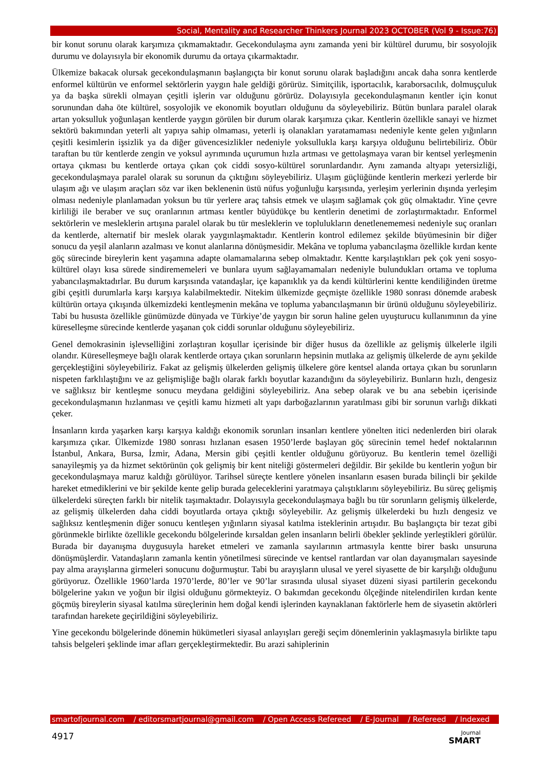Social, Mentality and Researcher Thinkers Journal 2023 OCTOBER (Vol 9 - Issue:76)
bir konut sorunu olarak karşımıza çıkmamaktadır. Gecekondulaşma aynı zamanda yeni bir kültürel durumu, bir sosyolojik durumu ve dolayısıyla bir ekonomik durumu da ortaya çıkarmaktadır.
Ülkemize bakacak olursak gecekondulaşmanın başlangıçta bir konut sorunu olarak başladığını ancak daha sonra kentlerde enformel kültürün ve enformel sektörlerin yaygın hale geldiği görürüz. Simitçilik, işportacılık, karaborsacılık, dolmuşçuluk ya da başka sürekli olmayan çeşitli işlerin var olduğunu görürüz. Dolayısıyla gecekondulaşmanın kentler için konut sorunundan daha öte kültürel, sosyolojik ve ekonomik boyutları olduğunu da söyleyebiliriz. Bütün bunlara paralel olarak artan yoksulluk yoğunlaşan kentlerde yaygın görülen bir durum olarak karşımıza çıkar. Kentlerin özellikle sanayi ve hizmet sektörü bakımından yeterli alt yapıya sahip olmaması, yeterli iş olanakları yaratamaması nedeniyle kente gelen yığınların çeşitli kesimlerin işsizlik ya da diğer güvencesizlikler nedeniyle yoksullukla karşı karşıya olduğunu belirtebiliriz. Öbür taraftan bu tür kentlerde zengin ve yoksul ayrımında uçurumun hızla artması ve gettolaşmaya varan bir kentsel yerleşmenin ortaya çıkması bu kentlerde ortaya çıkan çok ciddi sosyo-kültürel sorunlardandır. Aynı zamanda altyapı yetersizliği, gecekondulaşmaya paralel olarak su sorunun da çıktığını söyleyebiliriz. Ulaşım güçlüğünde kentlerin merkezi yerlerde bir ulaşım ağı ve ulaşım araçları söz var iken beklenenin üstü nüfus yoğunluğu karşısında, yerleşim yerlerinin dışında yerleşim olması nedeniyle planlamadan yoksun bu tür yerlere araç tahsis etmek ve ulaşım sağlamak çok güç olmaktadır. Yine çevre kirliliği ile beraber ve suç oranlarının artması kentler büyüdükçe bu kentlerin denetimi de zorlaştırmaktadır. Enformel sektörlerin ve mesleklerin artışına paralel olarak bu tür mesleklerin ve toplulukların denetlenememesi nedeniyle suç oranları da kentlerde, alternatif bir meslek olarak yaygınlaşmaktadır. Kentlerin kontrol edilemez şekilde büyümesinin bir diğer sonucu da yeşil alanların azalması ve konut alanlarına dönüşmesidir. Mekâna ve topluma yabancılaşma özellikle kırdan kente göç sürecinde bireylerin kent yaşamına adapte olamamalarına sebep olmaktadır. Kentte karşılaştıkları pek çok yeni sosyo-kültürel olayı kısa sürede sindirememeleri ve bunlara uyum sağlayamamaları nedeniyle bulundukları ortama ve topluma yabancılaşmaktadırlar. Bu durum karşısında vatandaşlar, içe kapanıklık ya da kendi kültürlerini kentte kendiliğinden üretme gibi çeşitli durumlarla karşı karşıya kalabilmektedir. Nitekim ülkemizde geçmişte özellikle 1980 sonrası dönemde arabesk kültürün ortaya çıkışında ülkemizdeki kentleşmenin mekâna ve topluma yabancılaşmanın bir ürünü olduğunu söyleyebiliriz. Tabi bu hususta özellikle günümüzde dünyada ve Türkiye’de yaygın bir sorun haline gelen uyuşturucu kullanımının da yine küreselleşme sürecinde kentlerde yaşanan çok ciddi sorunlar olduğunu söyleyebiliriz.
Genel demokrasinin işlevselliğini zorlaştıran koşullar içerisinde bir diğer husus da özellikle az gelişmiş ülkelerle ilgili olandır. Küreselleşmeye bağlı olarak kentlerde ortaya çıkan sorunların hepsinin mutlaka az gelişmiş ülkelerde de aynı şekilde gerçekleştiğini söyleyebiliriz. Fakat az gelişmiş ülkelerden gelişmiş ülkelere göre kentsel alanda ortaya çıkan bu sorunların nispeten farklılaştığını ve az gelişmişliğe bağlı olarak farklı boyutlar kazandığını da söyleyebiliriz. Bunların hızlı, dengesiz ve sağlıksız bir kentleşme sonucu meydana geldiğini söyleyebiliriz. Ana sebep olarak ve bu ana sebebin içerisinde gecekondulaşmanın hızlanması ve çeşitli kamu hizmeti alt yapı darboğazlarının yaratılması gibi bir sorunun varlığı dikkati çeker.
İnsanların kırda yaşarken karşı karşıya kaldığı ekonomik sorunları insanları kentlere yönelten itici nedenlerden biri olarak karşımıza çıkar. Ülkemizde 1980 sonrası hızlanan esasen 1950’lerde başlayan göç sürecinin temel hedef noktalarının İstanbul, Ankara, Bursa, İzmir, Adana, Mersin gibi çeşitli kentler olduğunu görüyoruz. Bu kentlerin temel özelliği sanayileşmiş ya da hizmet sektörünün çok gelişmiş bir kent niteliği göstermeleri değildir. Bir şekilde bu kentlerin yoğun bir gecekondulaşmaya maruz kaldığı görülüyor. Tarihsel süreçte kentlere yönelen insanların esasen burada bilinçli bir şekilde hareket etmediklerini ve bir şekilde kente gelip burada geleceklerini yaratmaya çalıştıklarını söyleyebiliriz. Bu süreç gelişmiş ülkelerdeki süreçten farklı bir nitelik taşımaktadır. Dolayısıyla gecekondulaşmaya bağlı bu tür sorunların gelişmiş ülkelerde, az gelişmiş ülkelerden daha ciddi boyutlarda ortaya çıktığı söyleyebilir. Az gelişmiş ülkelerdeki bu hızlı dengesiz ve sağlıksız kentleşmenin diğer sonucu kentleşen yığınların siyasal katılma isteklerinin artışıdır. Bu başlangıçta bir tezat gibi görünmekle birlikte özellikle gecekondu bölgelerinde kırsaldan gelen insanların belirli öbekler şeklinde yerleştikleri görülür. Burada bir dayanışma duygusuyla hareket etmeleri ve zamanla sayılarının artmasıyla kentte birer baskı unsuruna dönüşmüşlerdir. Vatandaşların zamanla kentin yönetilmesi sürecinde ve kentsel rantlardan var olan dayanışmaları sayesinde pay alma arayışlarına girmeleri sonucunu doğurmuştur. Tabi bu arayışların ulusal ve yerel siyasette de bir karşılığı olduğunu görüyoruz. Özellikle 1960’larda 1970’lerde, 80’ler ve 90’lar sırasında ulusal siyaset düzeni siyasi partilerin gecekondu bölgelerine yakın ve yoğun bir ilgisi olduğunu görmekteyiz. O bakımdan gecekondu ölçeğinde nitelendirilen kırdan kente göçmüş bireylerin siyasal katılma süreçlerinin hem doğal kendi işlerinden kaynaklanan faktörlerle hem de siyasetin aktörleri tarafından harekete geçirildiğini söyleyebiliriz.
Yine gecekondu bölgelerinde dönemin hükümetleri siyasal anlayışları gereği seçim dönemlerinin yaklaşmasıyla birlikte tapu tahsis belgeleri şeklinde imar afları gerçekleştirmektedir. Bu arazi sahiplerinin
smartofjournal.com / editorsmartjournal@gmail.com / Open Access Refereed / E-Journal / Refereed / Indexed
4917
Journal
SMART